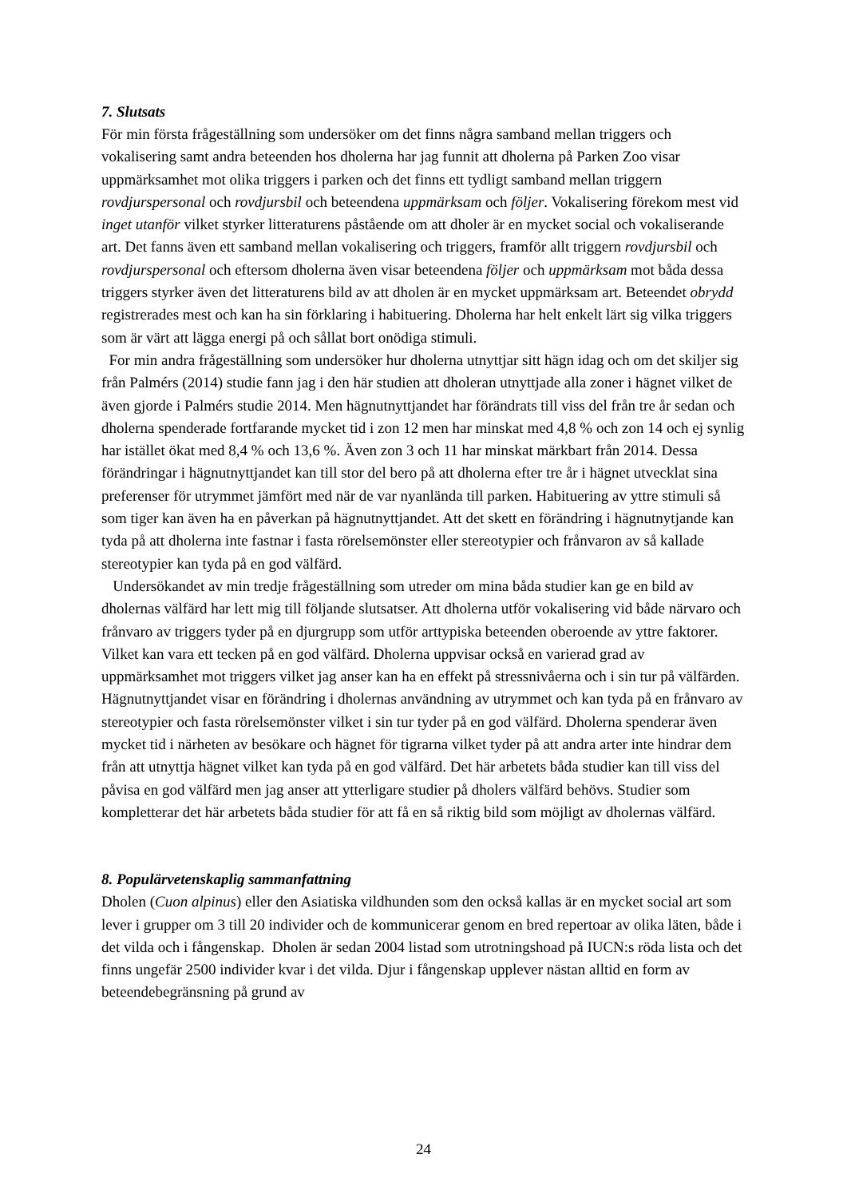7. Slutsats
För min första frågeställning som undersöker om det finns några samband mellan triggers och vokalisering samt andra beteenden hos dholerna har jag funnit att dholerna på Parken Zoo visar uppmärksamhet mot olika triggers i parken och det finns ett tydligt samband mellan triggern rovdjurspersonal och rovdjursbil och beteendena uppmärksam och följer. Vokalisering förekom mest vid inget utanför vilket styrker litteraturens påstående om att dholer är en mycket social och vokaliserande art. Det fanns även ett samband mellan vokalisering och triggers, framför allt triggern rovdjursbil och rovdjurspersonal och eftersom dholerna även visar beteendena följer och uppmärksam mot båda dessa triggers styrker även det litteraturens bild av att dholen är en mycket uppmärksam art. Beteendet obrydd registrerades mest och kan ha sin förklaring i habituering. Dholerna har helt enkelt lärt sig vilka triggers som är värt att lägga energi på och sållat bort onödiga stimuli.
For min andra frågeställning som undersöker hur dholerna utnyttjar sitt hägn idag och om det skiljer sig från Palmérs (2014) studie fann jag i den här studien att dholeran utnyttjade alla zoner i hägnet vilket de även gjorde i Palmérs studie 2014. Men hägnutnyttjandet har förändrats till viss del från tre år sedan och dholerna spenderade fortfarande mycket tid i zon 12 men har minskat med 4,8 % och zon 14 och ej synlig har istället ökat med 8,4 % och 13,6 %. Även zon 3 och 11 har minskat märkbart från 2014. Dessa förändringar i hägnutnyttjandet kan till stor del bero på att dholerna efter tre år i hägnet utvecklat sina preferenser för utrymmet jämfört med när de var nyanlända till parken. Habituering av yttre stimuli så som tiger kan även ha en påverkan på hägnutnyttjandet. Att det skett en förändring i hägnutnytjande kan tyda på att dholerna inte fastnar i fasta rörelsemönster eller stereotypier och frånvaron av så kallade stereotypier kan tyda på en god välfärd.
Undersökandet av min tredje frågeställning som utreder om mina båda studier kan ge en bild av dholernas välfärd har lett mig till följande slutsatser. Att dholerna utför vokalisering vid både närvaro och frånvaro av triggers tyder på en djurgrupp som utför arttypiska beteenden oberoende av yttre faktorer. Vilket kan vara ett tecken på en god välfärd. Dholerna uppvisar också en varierad grad av uppmärksamhet mot triggers vilket jag anser kan ha en effekt på stressnivåerna och i sin tur på välfärden. Hägnutnyttjandet visar en förändring i dholernas användning av utrymmet och kan tyda på en frånvaro av stereotypier och fasta rörelsemönster vilket i sin tur tyder på en god välfärd. Dholerna spenderar även mycket tid i närheten av besökare och hägnet för tigrarna vilket tyder på att andra arter inte hindrar dem från att utnyttja hägnet vilket kan tyda på en god välfärd. Det här arbetets båda studier kan till viss del påvisa en god välfärd men jag anser att ytterligare studier på dholers välfärd behövs. Studier som kompletterar det här arbetets båda studier för att få en så riktig bild som möjligt av dholernas välfärd.
8. Populärvetenskaplig sammanfattning
Dholen (Cuon alpinus) eller den Asiatiska vildhunden som den också kallas är en mycket social art som lever i grupper om 3 till 20 individer och de kommunicerar genom en bred repertoar av olika läten, både i det vilda och i fångenskap. Dholen är sedan 2004 listad som utrotningshoad på IUCN:s röda lista och det finns ungefär 2500 individer kvar i det vilda. Djur i fångenskap upplever nästan alltid en form av beteendebegränsning på grund av
24